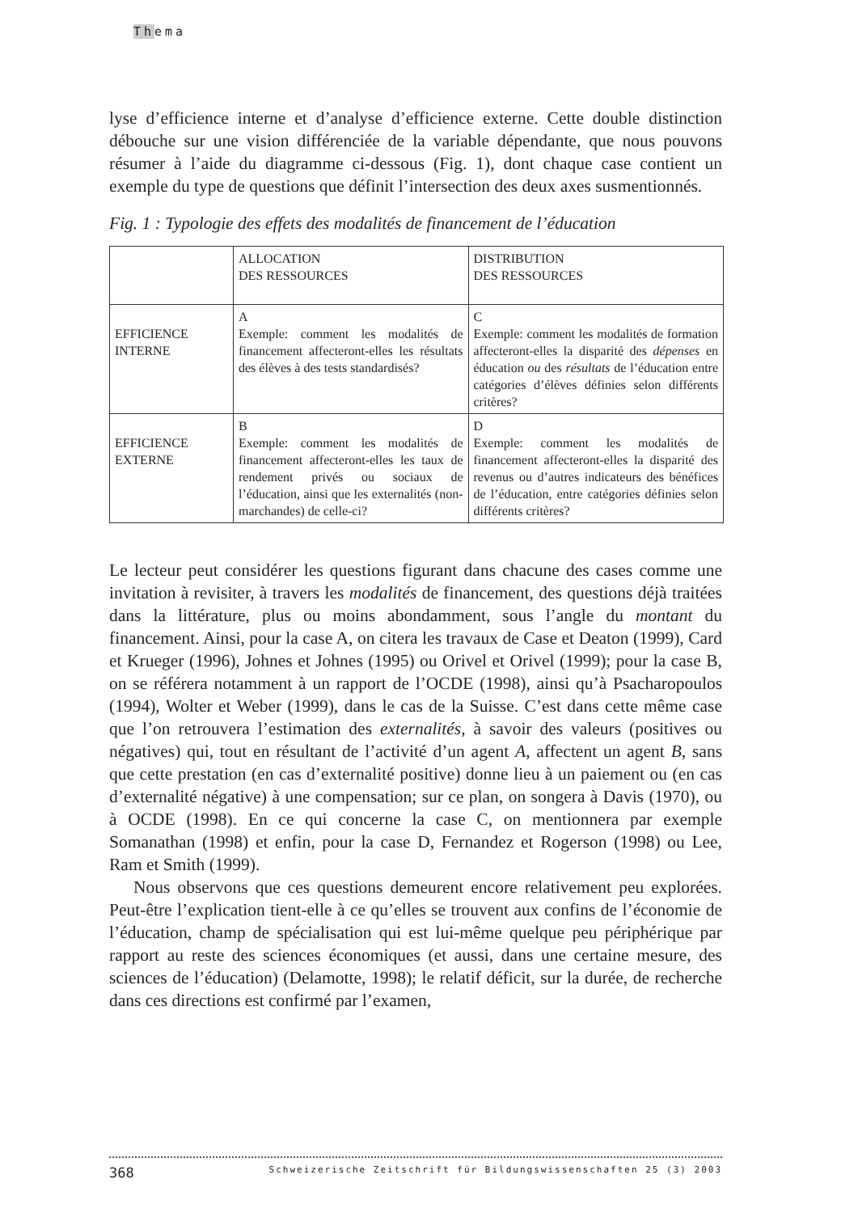Thema
lyse d’efficience interne et d’analyse d’efficience externe. Cette double distinction débouche sur une vision différenciée de la variable dépendante, que nous pouvons résumer à l’aide du diagramme ci-dessous (Fig. 1), dont chaque case contient un exemple du type de questions que définit l’intersection des deux axes susmentionnés.
Fig. 1 : Typologie des effets des modalités de financement de l’éducation
| | ALLOCATION DES RESSOURCES | DISTRIBUTION DES RESSOURCES |
| --- | --- | --- |
| EFFICIENCE INTERNE | A Exemple: comment les modalités de financement affecteront-elles les résultats des élèves à des tests standardisés? | C Exemple: comment les modalités de formation affecteront-elles la disparité des dépenses en éducation ou des résultats de l’éducation entre catégories d’élèves définies selon différents critères? |
| EFFICIENCE EXTERNE | B Exemple: comment les modalités de financement affecteront-elles les taux de rendement privés ou sociaux de l’éducation, ainsi que les externalités (non-marchandes) de celle-ci? | D Exemple: comment les modalités de financement affecteront-elles la disparité des revenus ou d’autres indicateurs des bénéfices de l’éducation, entre catégories définies selon différents critères? |
Le lecteur peut considérer les questions figurant dans chacune des cases comme une invitation à revisiter, à travers les modalités de financement, des questions déjà traitées dans la littérature, plus ou moins abondamment, sous l’angle du montant du financement. Ainsi, pour la case A, on citera les travaux de Case et Deaton (1999), Card et Krueger (1996), Johnes et Johnes (1995) ou Orivel et Orivel (1999); pour la case B, on se référera notamment à un rapport de l’OCDE (1998), ainsi qu’à Psacharopoulos (1994), Wolter et Weber (1999), dans le cas de la Suisse. C’est dans cette même case que l’on retrouvera l’estimation des externalités, à savoir des valeurs (positives ou négatives) qui, tout en résultant de l’activité d’un agent A, affectent un agent B, sans que cette prestation (en cas d’externalité positive) donne lieu à un paiement ou (en cas d’externalité négative) à une compensation; sur ce plan, on songera à Davis (1970), ou à OCDE (1998). En ce qui concerne la case C, on mentionnera par exemple Somanathan (1998) et enfin, pour la case D, Fernandez et Rogerson (1998) ou Lee, Ram et Smith (1999).
Nous observons que ces questions demeurent encore relativement peu explorées. Peut-être l’explication tient-elle à ce qu’elles se trouvent aux confins de l’économie de l’éducation, champ de spécialisation qui est lui-même quelque peu périphérique par rapport au reste des sciences économiques (et aussi, dans une certaine mesure, des sciences de l’éducation) (Delamotte, 1998); le relatif déficit, sur la durée, de recherche dans ces directions est confirmé par l’examen,
368 Schweizerische Zeitschrift für Bildungswissenschaften 25 (3) 2003